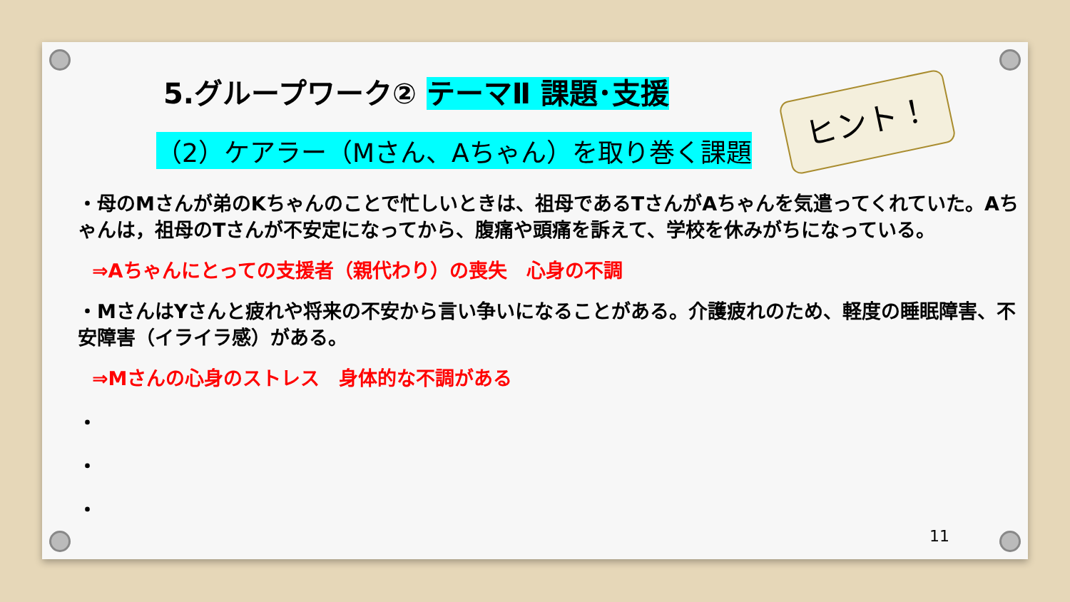ヒント！
5.グループワーク② テーマⅡ 課題･支援
（2）ケアラー（Mさん、Aちゃん）を取り巻く課題
・母のMさんが弟のKちゃんのことで忙しいときは、祖母であるTさんがAちゃんを気遣ってくれていた。Aちゃんは，祖母のTさんが不安定になってから、腹痛や頭痛を訴えて、学校を休みがちになっている。
⇒Aちゃんにとっての支援者（親代わり）の喪失　心身の不調
・MさんはYさんと疲れや将来の不安から言い争いになることがある。介護疲れのため、軽度の睡眠障害、不安障害（イライラ感）がある。
⇒Mさんの心身のストレス　身体的な不調がある
・
・
・
11